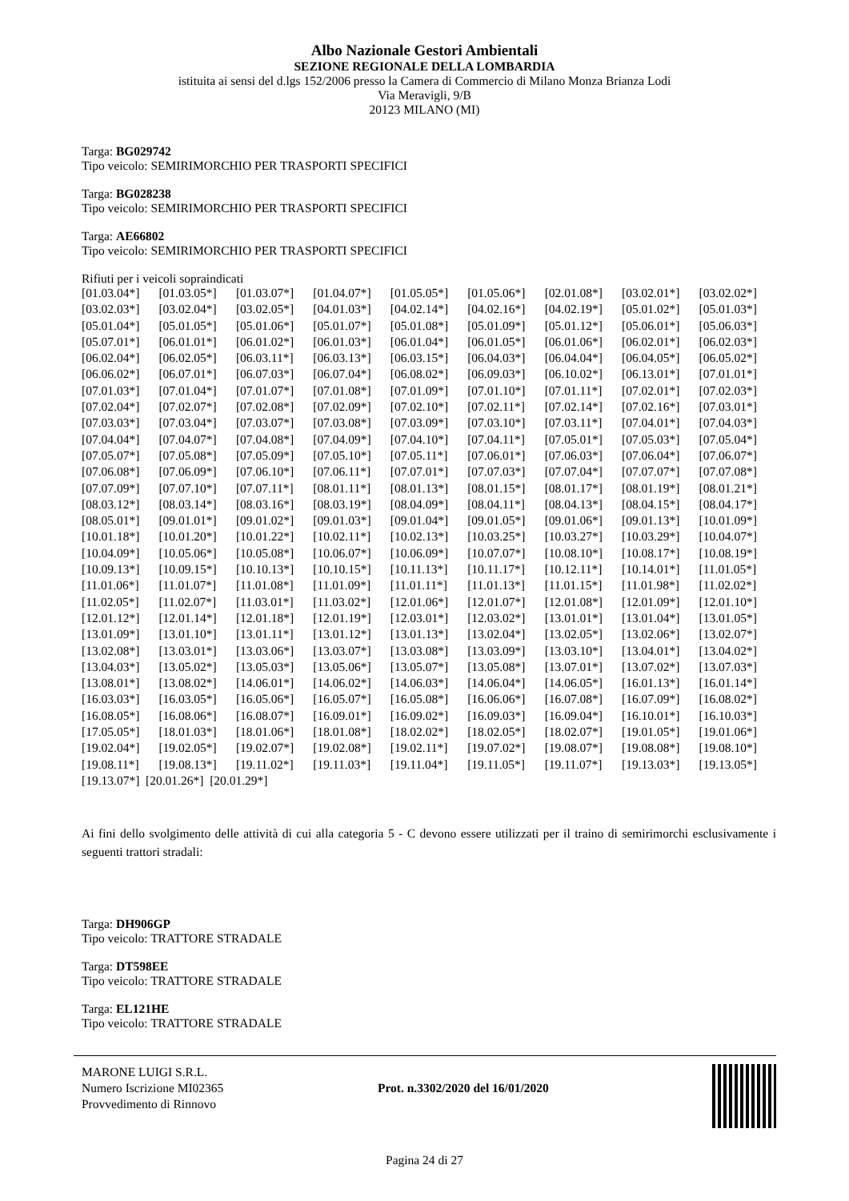Albo Nazionale Gestori Ambientali
SEZIONE REGIONALE DELLA LOMBARDIA
istituita ai sensi del d.lgs 152/2006 presso la Camera di Commercio di Milano Monza Brianza Lodi
Via Meravigli, 9/B
20123 MILANO (MI)
Targa: BG029742
Tipo veicolo: SEMIRIMORCHIO PER TRASPORTI SPECIFICI
Targa: BG028238
Tipo veicolo: SEMIRIMORCHIO PER TRASPORTI SPECIFICI
Targa: AE66802
Tipo veicolo: SEMIRIMORCHIO PER TRASPORTI SPECIFICI
Rifiuti per i veicoli sopraindicati
| [01.03.04*] | [01.03.05*] | [01.03.07*] | [01.04.07*] | [01.05.05*] | [01.05.06*] | [02.01.08*] | [03.02.01*] | [03.02.02*] |
| [03.02.03*] | [03.02.04*] | [03.02.05*] | [04.01.03*] | [04.02.14*] | [04.02.16*] | [04.02.19*] | [05.01.02*] | [05.01.03*] |
| [05.01.04*] | [05.01.05*] | [05.01.06*] | [05.01.07*] | [05.01.08*] | [05.01.09*] | [05.01.12*] | [05.06.01*] | [05.06.03*] |
| [05.07.01*] | [06.01.01*] | [06.01.02*] | [06.01.03*] | [06.01.04*] | [06.01.05*] | [06.01.06*] | [06.02.01*] | [06.02.03*] |
| [06.02.04*] | [06.02.05*] | [06.03.11*] | [06.03.13*] | [06.03.15*] | [06.04.03*] | [06.04.04*] | [06.04.05*] | [06.05.02*] |
| [06.06.02*] | [06.07.01*] | [06.07.03*] | [06.07.04*] | [06.08.02*] | [06.09.03*] | [06.10.02*] | [06.13.01*] | [07.01.01*] |
| [07.01.03*] | [07.01.04*] | [07.01.07*] | [07.01.08*] | [07.01.09*] | [07.01.10*] | [07.01.11*] | [07.02.01*] | [07.02.03*] |
| [07.02.04*] | [07.02.07*] | [07.02.08*] | [07.02.09*] | [07.02.10*] | [07.02.11*] | [07.02.14*] | [07.02.16*] | [07.03.01*] |
| [07.03.03*] | [07.03.04*] | [07.03.07*] | [07.03.08*] | [07.03.09*] | [07.03.10*] | [07.03.11*] | [07.04.01*] | [07.04.03*] |
| [07.04.04*] | [07.04.07*] | [07.04.08*] | [07.04.09*] | [07.04.10*] | [07.04.11*] | [07.05.01*] | [07.05.03*] | [07.05.04*] |
| [07.05.07*] | [07.05.08*] | [07.05.09*] | [07.05.10*] | [07.05.11*] | [07.06.01*] | [07.06.03*] | [07.06.04*] | [07.06.07*] |
| [07.06.08*] | [07.06.09*] | [07.06.10*] | [07.06.11*] | [07.07.01*] | [07.07.03*] | [07.07.04*] | [07.07.07*] | [07.07.08*] |
| [07.07.09*] | [07.07.10*] | [07.07.11*] | [08.01.11*] | [08.01.13*] | [08.01.15*] | [08.01.17*] | [08.01.19*] | [08.01.21*] |
| [08.03.12*] | [08.03.14*] | [08.03.16*] | [08.03.19*] | [08.04.09*] | [08.04.11*] | [08.04.13*] | [08.04.15*] | [08.04.17*] |
| [08.05.01*] | [09.01.01*] | [09.01.02*] | [09.01.03*] | [09.01.04*] | [09.01.05*] | [09.01.06*] | [09.01.13*] | [10.01.09*] |
| [10.01.18*] | [10.01.20*] | [10.01.22*] | [10.02.11*] | [10.02.13*] | [10.03.25*] | [10.03.27*] | [10.03.29*] | [10.04.07*] |
| [10.04.09*] | [10.05.06*] | [10.05.08*] | [10.06.07*] | [10.06.09*] | [10.07.07*] | [10.08.10*] | [10.08.17*] | [10.08.19*] |
| [10.09.13*] | [10.09.15*] | [10.10.13*] | [10.10.15*] | [10.11.13*] | [10.11.17*] | [10.12.11*] | [10.14.01*] | [11.01.05*] |
| [11.01.06*] | [11.01.07*] | [11.01.08*] | [11.01.09*] | [11.01.11*] | [11.01.13*] | [11.01.15*] | [11.01.98*] | [11.02.02*] |
| [11.02.05*] | [11.02.07*] | [11.03.01*] | [11.03.02*] | [12.01.06*] | [12.01.07*] | [12.01.08*] | [12.01.09*] | [12.01.10*] |
| [12.01.12*] | [12.01.14*] | [12.01.18*] | [12.01.19*] | [12.03.01*] | [12.03.02*] | [13.01.01*] | [13.01.04*] | [13.01.05*] |
| [13.01.09*] | [13.01.10*] | [13.01.11*] | [13.01.12*] | [13.01.13*] | [13.02.04*] | [13.02.05*] | [13.02.06*] | [13.02.07*] |
| [13.02.08*] | [13.03.01*] | [13.03.06*] | [13.03.07*] | [13.03.08*] | [13.03.09*] | [13.03.10*] | [13.04.01*] | [13.04.02*] |
| [13.04.03*] | [13.05.02*] | [13.05.03*] | [13.05.06*] | [13.05.07*] | [13.05.08*] | [13.07.01*] | [13.07.02*] | [13.07.03*] |
| [13.08.01*] | [13.08.02*] | [14.06.01*] | [14.06.02*] | [14.06.03*] | [14.06.04*] | [14.06.05*] | [16.01.13*] | [16.01.14*] |
| [16.03.03*] | [16.03.05*] | [16.05.06*] | [16.05.07*] | [16.05.08*] | [16.06.06*] | [16.07.08*] | [16.07.09*] | [16.08.02*] |
| [16.08.05*] | [16.08.06*] | [16.08.07*] | [16.09.01*] | [16.09.02*] | [16.09.03*] | [16.09.04*] | [16.10.01*] | [16.10.03*] |
| [17.05.05*] | [18.01.03*] | [18.01.06*] | [18.01.08*] | [18.02.02*] | [18.02.05*] | [18.02.07*] | [19.01.05*] | [19.01.06*] |
| [19.02.04*] | [19.02.05*] | [19.02.07*] | [19.02.08*] | [19.02.11*] | [19.07.02*] | [19.08.07*] | [19.08.08*] | [19.08.10*] |
| [19.08.11*] | [19.08.13*] | [19.11.02*] | [19.11.03*] | [19.11.04*] | [19.11.05*] | [19.11.07*] | [19.13.03*] | [19.13.05*] |
[19.13.07*] [20.01.26*] [20.01.29*]
Ai fini dello svolgimento delle attività di cui alla categoria 5 - C devono essere utilizzati per il traino di semirimorchi esclusivamente i seguenti trattori stradali:
Targa: DH906GP
Tipo veicolo: TRATTORE STRADALE
Targa: DT598EE
Tipo veicolo: TRATTORE STRADALE
Targa: EL121HE
Tipo veicolo: TRATTORE STRADALE
MARONE LUIGI S.R.L.
Numero Iscrizione MI02365
Provvedimento di Rinnovo
Prot. n.3302/2020 del 16/01/2020
Pagina 24 di 27